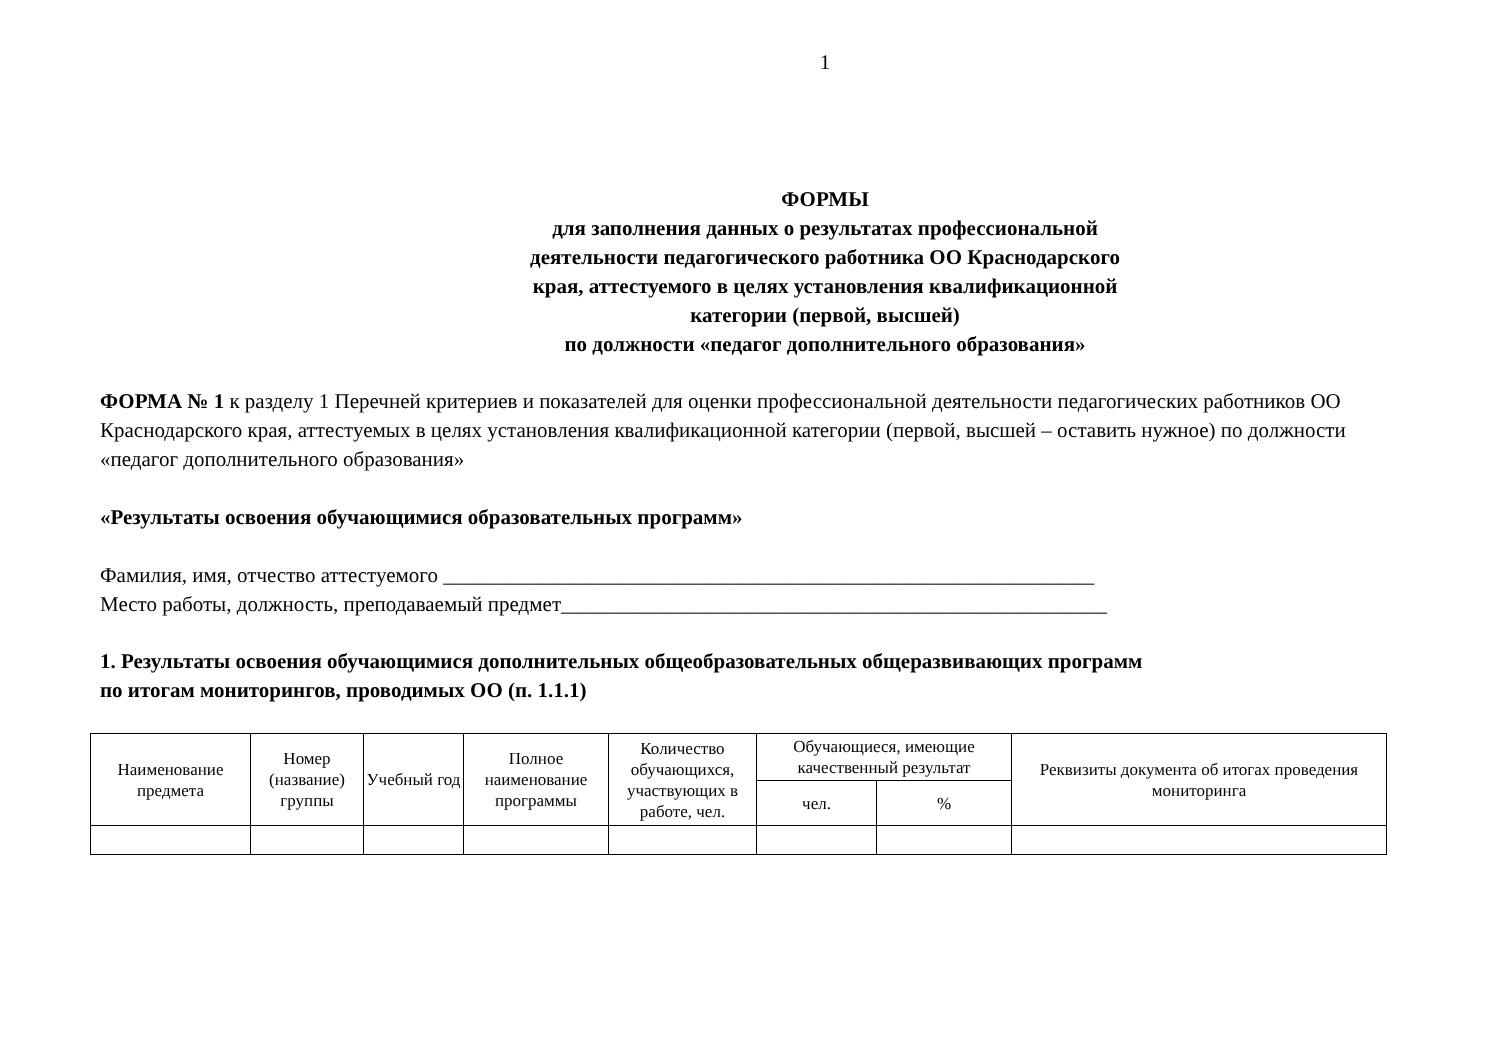1
ФОРМЫ
для заполнения данных о результатах профессиональной
деятельности педагогического работника ОО Краснодарского
края, аттестуемого в целях установления квалификационной
категории (первой, высшей)
по должности «педагог дополнительного образования»
ФОРМА № 1 к разделу 1 Перечней критериев и показателей для оценки профессиональной деятельности педагогических работников ОО Краснодарского края, аттестуемых в целях установления квалификационной категории (первой, высшей – оставить нужное) по должности «педагог дополнительного образования»
«Результаты освоения обучающимися образовательных программ»
Фамилия, имя, отчество аттестуемого ______________________________________________________________
Место работы, должность, преподаваемый предмет____________________________________________________
1. Результаты освоения обучающимися дополнительных общеобразовательных общеразвивающих программ
по итогам мониторингов, проводимых ОО (п. 1.1.1)
| Наименование предмета | Номер (название) группы | Учебный год | Полное наименование программы | Количество обучающихся, участвующих в работе, чел. | Обучающиеся, имеющие качественный результат | | Реквизиты документа об итогах проведения мониторинга |
| --- | --- | --- | --- | --- | --- | --- | --- |
| | | | | | чел. | % | |